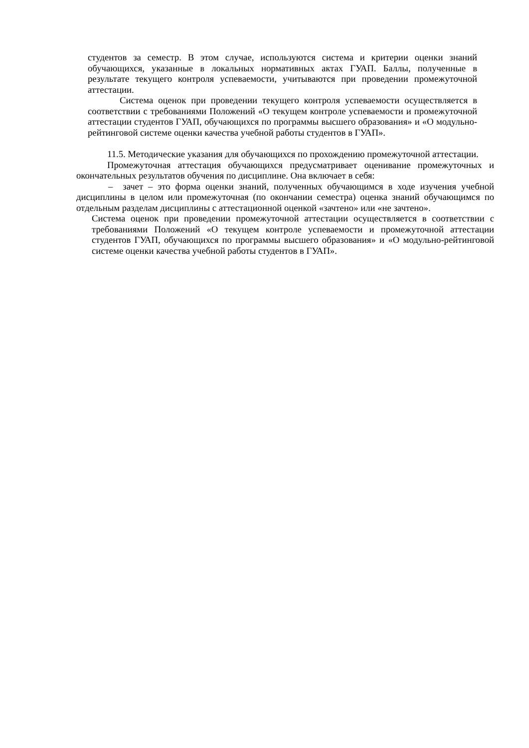студентов за семестр. В этом случае, используются система и критерии оценки знаний обучающихся, указанные в локальных нормативных актах ГУАП. Баллы, полученные в результате текущего контроля успеваемости, учитываются при проведении промежуточной аттестации.
Система оценок при проведении текущего контроля успеваемости осуществляется в соответствии с требованиями Положений «О текущем контроле успеваемости и промежуточной аттестации студентов ГУАП, обучающихся по программы высшего образования» и «О модульно-рейтинговой системе оценки качества учебной работы студентов в ГУАП».
11.5. Методические указания для обучающихся по прохождению промежуточной аттестации.
Промежуточная аттестация обучающихся предусматривает оценивание промежуточных и окончательных результатов обучения по дисциплине. Она включает в себя:
– зачет – это форма оценки знаний, полученных обучающимся в ходе изучения учебной дисциплины в целом или промежуточная (по окончании семестра) оценка знаний обучающимся по отдельным разделам дисциплины с аттестационной оценкой «зачтено» или «не зачтено».
Система оценок при проведении промежуточной аттестации осуществляется в соответствии с требованиями Положений «О текущем контроле успеваемости и промежуточной аттестации студентов ГУАП, обучающихся по программы высшего образования» и «О модульно-рейтинговой системе оценки качества учебной работы студентов в ГУАП».